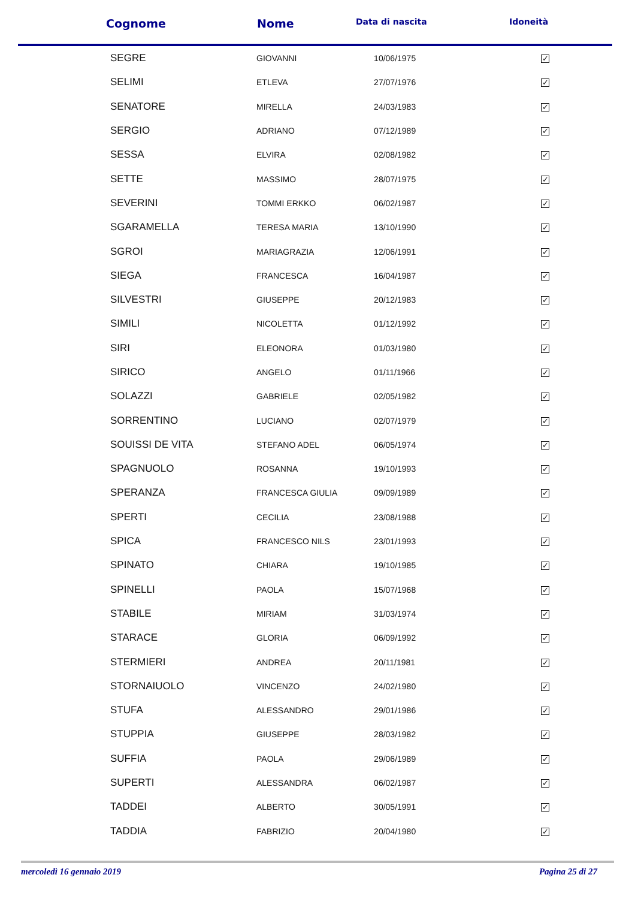| Cognome | Nome | Data di nascita | Idoneità |
| --- | --- | --- | --- |
| SEGRE | GIOVANNI | 10/06/1975 | ✓ |
| SELIMI | ETLEVA | 27/07/1976 | ✓ |
| SENATORE | MIRELLA | 24/03/1983 | ✓ |
| SERGIO | ADRIANO | 07/12/1989 | ✓ |
| SESSA | ELVIRA | 02/08/1982 | ✓ |
| SETTE | MASSIMO | 28/07/1975 | ✓ |
| SEVERINI | TOMMI ERKKO | 06/02/1987 | ✓ |
| SGARAMELLA | TERESA MARIA | 13/10/1990 | ✓ |
| SGROI | MARIAGRAZIA | 12/06/1991 | ✓ |
| SIEGA | FRANCESCA | 16/04/1987 | ✓ |
| SILVESTRI | GIUSEPPE | 20/12/1983 | ✓ |
| SIMILI | NICOLETTA | 01/12/1992 | ✓ |
| SIRI | ELEONORA | 01/03/1980 | ✓ |
| SIRICO | ANGELO | 01/11/1966 | ✓ |
| SOLAZZI | GABRIELE | 02/05/1982 | ✓ |
| SORRENTINO | LUCIANO | 02/07/1979 | ✓ |
| SOUISSI DE VITA | STEFANO ADEL | 06/05/1974 | ✓ |
| SPAGNUOLO | ROSANNA | 19/10/1993 | ✓ |
| SPERANZA | FRANCESCA GIULIA | 09/09/1989 | ✓ |
| SPERTI | CECILIA | 23/08/1988 | ✓ |
| SPICA | FRANCESCO NILS | 23/01/1993 | ✓ |
| SPINATO | CHIARA | 19/10/1985 | ✓ |
| SPINELLI | PAOLA | 15/07/1968 | ✓ |
| STABILE | MIRIAM | 31/03/1974 | ✓ |
| STARACE | GLORIA | 06/09/1992 | ✓ |
| STERMIERI | ANDREA | 20/11/1981 | ✓ |
| STORNAIUOLO | VINCENZO | 24/02/1980 | ✓ |
| STUFA | ALESSANDRO | 29/01/1986 | ✓ |
| STUPPIA | GIUSEPPE | 28/03/1982 | ✓ |
| SUFFIA | PAOLA | 29/06/1989 | ✓ |
| SUPERTI | ALESSANDRA | 06/02/1987 | ✓ |
| TADDEI | ALBERTO | 30/05/1991 | ✓ |
| TADDIA | FABRIZIO | 20/04/1980 | ✓ |
mercoledì 16 gennaio 2019 Pagina 25 di 27